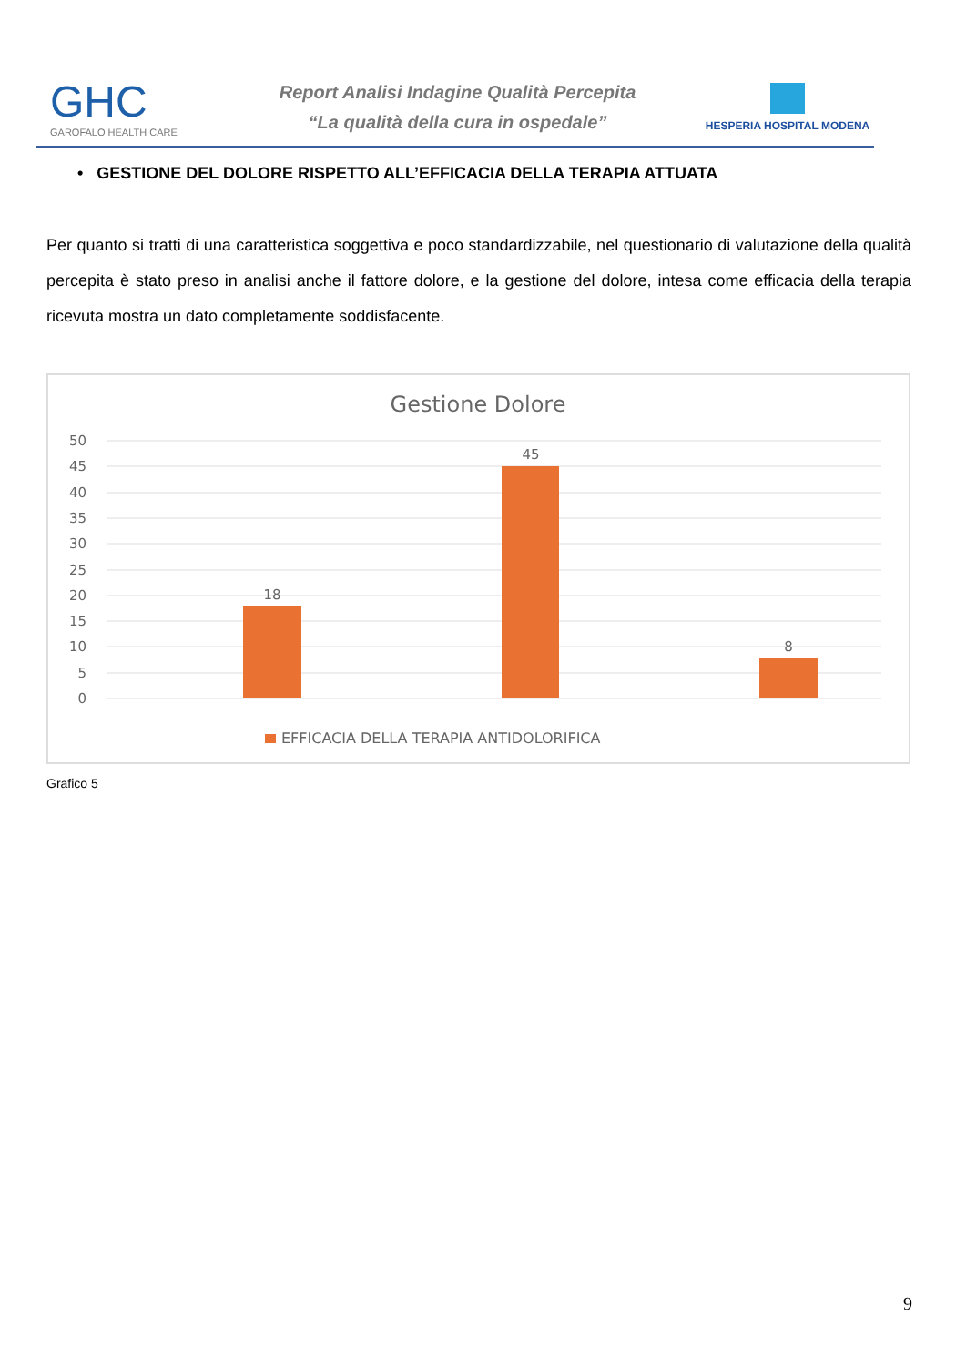GHC
GAROFALO HEALTH CARE
Report Analisi Indagine Qualità Percepita
“La qualità della cura in ospedale”
HESPERIA HOSPITAL MODENA
• GESTIONE DEL DOLORE RISPETTO ALL’EFFICACIA DELLA TERAPIA ATTUATA
Per quanto si tratti di una caratteristica soggettiva e poco standardizzabile, nel questionario di valutazione della qualità percepita è stato preso in analisi anche il fattore dolore, e la gestione del dolore, intesa come efficacia della terapia ricevuta mostra un dato completamente soddisfacente.
Gestione Dolore
50
45
40
35
30
25
20
15
10
5
0
18
45
8
EFFICACIA DELLA TERAPIA ANTIDOLORIFICA
Grafico 5
9